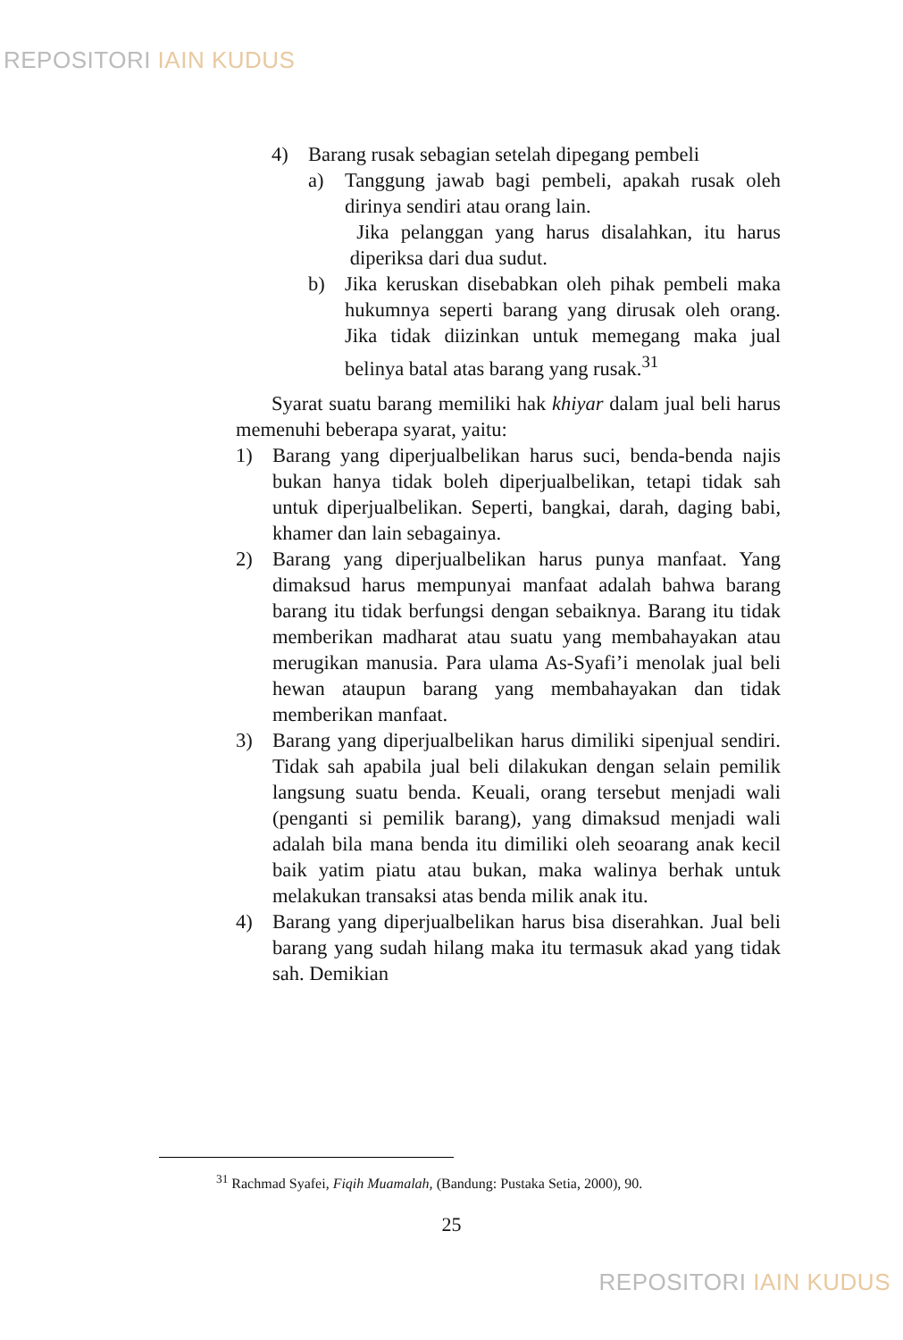REPOSITORI IAIN KUDUS
4) Barang rusak sebagian setelah dipegang pembeli
a) Tanggung jawab bagi pembeli, apakah rusak oleh dirinya sendiri atau orang lain.
Jika pelanggan yang harus disalahkan, itu harus diperiksa dari dua sudut.
b) Jika keruskan disebabkan oleh pihak pembeli maka hukumnya seperti barang yang dirusak oleh orang. Jika tidak diizinkan untuk memegang maka jual belinya batal atas barang yang rusak.<sup>31</sup>
Syarat suatu barang memiliki hak khiyar dalam jual beli harus memenuhi beberapa syarat, yaitu:
1) Barang yang diperjualbelikan harus suci, benda-benda najis bukan hanya tidak boleh diperjualbelikan, tetapi tidak sah untuk diperjualbelikan. Seperti, bangkai, darah, daging babi, khamer dan lain sebagainya.
2) Barang yang diperjualbelikan harus punya manfaat. Yang dimaksud harus mempunyai manfaat adalah bahwa barang barang itu tidak berfungsi dengan sebaiknya. Barang itu tidak memberikan madharat atau suatu yang membahayakan atau merugikan manusia. Para ulama As-Syafi’i menolak jual beli hewan ataupun barang yang membahayakan dan tidak memberikan manfaat.
3) Barang yang diperjualbelikan harus dimiliki sipenjual sendiri. Tidak sah apabila jual beli dilakukan dengan selain pemilik langsung suatu benda. Keuali, orang tersebut menjadi wali (penganti si pemilik barang), yang dimaksud menjadi wali adalah bila mana benda itu dimiliki oleh seoarang anak kecil baik yatim piatu atau bukan, maka walinya berhak untuk melakukan transaksi atas benda milik anak itu.
4) Barang yang diperjualbelikan harus bisa diserahkan. Jual beli barang yang sudah hilang maka itu termasuk akad yang tidak sah. Demikian
<sup>31</sup> Rachmad Syafei, Fiqih Muamalah, (Bandung: Pustaka Setia, 2000), 90.
25
REPOSITORI IAIN KUDUS